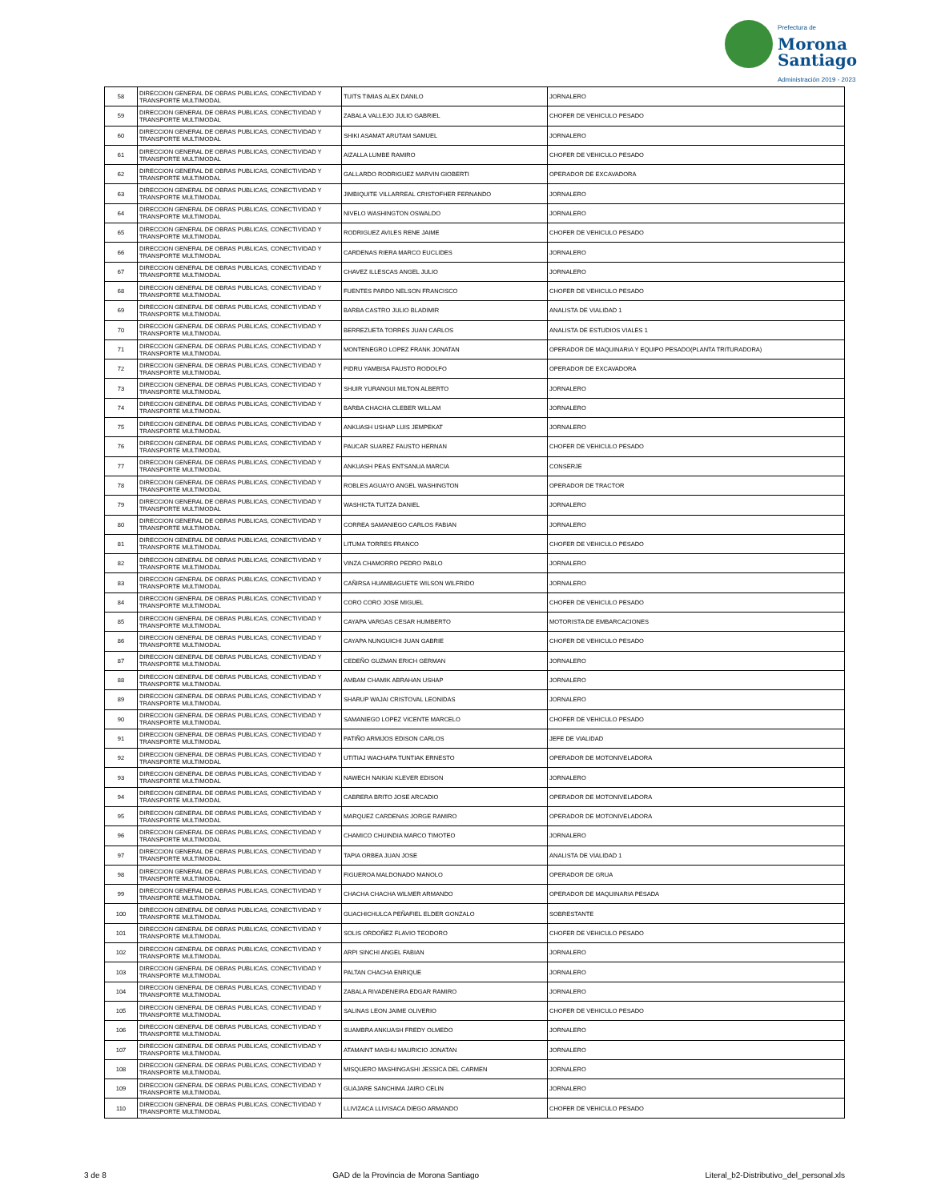Prefectura de
Morona
Santiago
Administración 2019 - 2023
| 58 | DIRECCION GENERAL DE OBRAS PUBLICAS, CONECTIVIDAD Y TRANSPORTE MULTIMODAL | TUITS TIMIAS ALEX DANILO | JORNALERO |
| 59 | DIRECCION GENERAL DE OBRAS PUBLICAS, CONECTIVIDAD Y TRANSPORTE MULTIMODAL | ZABALA VALLEJO JULIO GABRIEL | CHOFER DE VEHICULO PESADO |
| 60 | DIRECCION GENERAL DE OBRAS PUBLICAS, CONECTIVIDAD Y TRANSPORTE MULTIMODAL | SHIKI ASAMAT ARUTAM SAMUEL | JORNALERO |
| 61 | DIRECCION GENERAL DE OBRAS PUBLICAS, CONECTIVIDAD Y TRANSPORTE MULTIMODAL | AIZALLA LUMBE RAMIRO | CHOFER DE VEHICULO PESADO |
| 62 | DIRECCION GENERAL DE OBRAS PUBLICAS, CONECTIVIDAD Y TRANSPORTE MULTIMODAL | GALLARDO RODRIGUEZ MARVIN GIOBERTI | OPERADOR DE EXCAVADORA |
| 63 | DIRECCION GENERAL DE OBRAS PUBLICAS, CONECTIVIDAD Y TRANSPORTE MULTIMODAL | JIMBIQUITE VILLARREAL CRISTOFHER FERNANDO | JORNALERO |
| 64 | DIRECCION GENERAL DE OBRAS PUBLICAS, CONECTIVIDAD Y TRANSPORTE MULTIMODAL | NIVELO WASHINGTON OSWALDO | JORNALERO |
| 65 | DIRECCION GENERAL DE OBRAS PUBLICAS, CONECTIVIDAD Y TRANSPORTE MULTIMODAL | RODRIGUEZ AVILES RENE JAIME | CHOFER DE VEHICULO PESADO |
| 66 | DIRECCION GENERAL DE OBRAS PUBLICAS, CONECTIVIDAD Y TRANSPORTE MULTIMODAL | CARDENAS RIERA MARCO EUCLIDES | JORNALERO |
| 67 | DIRECCION GENERAL DE OBRAS PUBLICAS, CONECTIVIDAD Y TRANSPORTE MULTIMODAL | CHAVEZ ILLESCAS ANGEL JULIO | JORNALERO |
| 68 | DIRECCION GENERAL DE OBRAS PUBLICAS, CONECTIVIDAD Y TRANSPORTE MULTIMODAL | FUENTES PARDO NELSON FRANCISCO | CHOFER DE VEHICULO PESADO |
| 69 | DIRECCION GENERAL DE OBRAS PUBLICAS, CONECTIVIDAD Y TRANSPORTE MULTIMODAL | BARBA CASTRO JULIO BLADIMIR | ANALISTA DE VIALIDAD 1 |
| 70 | DIRECCION GENERAL DE OBRAS PUBLICAS, CONECTIVIDAD Y TRANSPORTE MULTIMODAL | BERREZUETA TORRES JUAN CARLOS | ANALISTA DE ESTUDIOS VIALES 1 |
| 71 | DIRECCION GENERAL DE OBRAS PUBLICAS, CONECTIVIDAD Y TRANSPORTE MULTIMODAL | MONTENEGRO LOPEZ FRANK JONATAN | OPERADOR DE MAQUINARIA Y EQUIPO PESADO(PLANTA TRITURADORA) |
| 72 | DIRECCION GENERAL DE OBRAS PUBLICAS, CONECTIVIDAD Y TRANSPORTE MULTIMODAL | PIDRU YAMBISA FAUSTO RODOLFO | OPERADOR DE EXCAVADORA |
| 73 | DIRECCION GENERAL DE OBRAS PUBLICAS, CONECTIVIDAD Y TRANSPORTE MULTIMODAL | SHUIR YURANGUI MILTON ALBERTO | JORNALERO |
| 74 | DIRECCION GENERAL DE OBRAS PUBLICAS, CONECTIVIDAD Y TRANSPORTE MULTIMODAL | BARBA CHACHA CLEBER WILLAM | JORNALERO |
| 75 | DIRECCION GENERAL DE OBRAS PUBLICAS, CONECTIVIDAD Y TRANSPORTE MULTIMODAL | ANKUASH USHAP LUIS JEMPEKAT | JORNALERO |
| 76 | DIRECCION GENERAL DE OBRAS PUBLICAS, CONECTIVIDAD Y TRANSPORTE MULTIMODAL | PAUCAR SUAREZ FAUSTO HERNAN | CHOFER DE VEHICULO PESADO |
| 77 | DIRECCION GENERAL DE OBRAS PUBLICAS, CONECTIVIDAD Y TRANSPORTE MULTIMODAL | ANKUASH PEAS ENTSANUA MARCIA | CONSERJE |
| 78 | DIRECCION GENERAL DE OBRAS PUBLICAS, CONECTIVIDAD Y TRANSPORTE MULTIMODAL | ROBLES AGUAYO ANGEL WASHINGTON | OPERADOR DE TRACTOR |
| 79 | DIRECCION GENERAL DE OBRAS PUBLICAS, CONECTIVIDAD Y TRANSPORTE MULTIMODAL | WASHICTA TUITZA DANIEL | JORNALERO |
| 80 | DIRECCION GENERAL DE OBRAS PUBLICAS, CONECTIVIDAD Y TRANSPORTE MULTIMODAL | CORREA SAMANIEGO CARLOS FABIAN | JORNALERO |
| 81 | DIRECCION GENERAL DE OBRAS PUBLICAS, CONECTIVIDAD Y TRANSPORTE MULTIMODAL | LITUMA TORRES FRANCO | CHOFER DE VEHICULO PESADO |
| 82 | DIRECCION GENERAL DE OBRAS PUBLICAS, CONECTIVIDAD Y TRANSPORTE MULTIMODAL | VINZA CHAMORRO PEDRO PABLO | JORNALERO |
| 83 | DIRECCION GENERAL DE OBRAS PUBLICAS, CONECTIVIDAD Y TRANSPORTE MULTIMODAL | CAÑIRSA HUAMBAGUETE WILSON WILFRIDO | JORNALERO |
| 84 | DIRECCION GENERAL DE OBRAS PUBLICAS, CONECTIVIDAD Y TRANSPORTE MULTIMODAL | CORO CORO JOSE MIGUEL | CHOFER DE VEHICULO PESADO |
| 85 | DIRECCION GENERAL DE OBRAS PUBLICAS, CONECTIVIDAD Y TRANSPORTE MULTIMODAL | CAYAPA VARGAS CESAR HUMBERTO | MOTORISTA DE EMBARCACIONES |
| 86 | DIRECCION GENERAL DE OBRAS PUBLICAS, CONECTIVIDAD Y TRANSPORTE MULTIMODAL | CAYAPA NUNGUICHI JUAN GABRIE | CHOFER DE VEHICULO PESADO |
| 87 | DIRECCION GENERAL DE OBRAS PUBLICAS, CONECTIVIDAD Y TRANSPORTE MULTIMODAL | CEDEÑO GUZMAN ERICH GERMAN | JORNALERO |
| 88 | DIRECCION GENERAL DE OBRAS PUBLICAS, CONECTIVIDAD Y TRANSPORTE MULTIMODAL | AMBAM CHAMIK ABRAHAN USHAP | JORNALERO |
| 89 | DIRECCION GENERAL DE OBRAS PUBLICAS, CONECTIVIDAD Y TRANSPORTE MULTIMODAL | SHARUP WAJAI CRISTOVAL LEONIDAS | JORNALERO |
| 90 | DIRECCION GENERAL DE OBRAS PUBLICAS, CONECTIVIDAD Y TRANSPORTE MULTIMODAL | SAMANIEGO LOPEZ VICENTE MARCELO | CHOFER DE VEHICULO PESADO |
| 91 | DIRECCION GENERAL DE OBRAS PUBLICAS, CONECTIVIDAD Y TRANSPORTE MULTIMODAL | PATIÑO ARMIJOS EDISON CARLOS | JEFE DE VIALIDAD |
| 92 | DIRECCION GENERAL DE OBRAS PUBLICAS, CONECTIVIDAD Y TRANSPORTE MULTIMODAL | UTITIAJ WACHAPA TUNTIAK ERNESTO | OPERADOR DE MOTONIVELADORA |
| 93 | DIRECCION GENERAL DE OBRAS PUBLICAS, CONECTIVIDAD Y TRANSPORTE MULTIMODAL | NAWECH NAIKIAI KLEVER EDISON | JORNALERO |
| 94 | DIRECCION GENERAL DE OBRAS PUBLICAS, CONECTIVIDAD Y TRANSPORTE MULTIMODAL | CABRERA BRITO JOSE ARCADIO | OPERADOR DE MOTONIVELADORA |
| 95 | DIRECCION GENERAL DE OBRAS PUBLICAS, CONECTIVIDAD Y TRANSPORTE MULTIMODAL | MARQUEZ CARDENAS JORGE RAMIRO | OPERADOR DE MOTONIVELADORA |
| 96 | DIRECCION GENERAL DE OBRAS PUBLICAS, CONECTIVIDAD Y TRANSPORTE MULTIMODAL | CHAMICO CHUINDIA MARCO TIMOTEO | JORNALERO |
| 97 | DIRECCION GENERAL DE OBRAS PUBLICAS, CONECTIVIDAD Y TRANSPORTE MULTIMODAL | TAPIA ORBEA JUAN JOSE | ANALISTA DE VIALIDAD 1 |
| 98 | DIRECCION GENERAL DE OBRAS PUBLICAS, CONECTIVIDAD Y TRANSPORTE MULTIMODAL | FIGUEROA MALDONADO MANOLO | OPERADOR DE GRUA |
| 99 | DIRECCION GENERAL DE OBRAS PUBLICAS, CONECTIVIDAD Y TRANSPORTE MULTIMODAL | CHACHA CHACHA WILMER ARMANDO | OPERADOR DE MAQUINARIA PESADA |
| 100 | DIRECCION GENERAL DE OBRAS PUBLICAS, CONECTIVIDAD Y TRANSPORTE MULTIMODAL | GUACHICHULCA PEÑAFIEL ELDER GONZALO | SOBRESTANTE |
| 101 | DIRECCION GENERAL DE OBRAS PUBLICAS, CONECTIVIDAD Y TRANSPORTE MULTIMODAL | SOLIS ORDOÑEZ FLAVIO TEODORO | CHOFER DE VEHICULO PESADO |
| 102 | DIRECCION GENERAL DE OBRAS PUBLICAS, CONECTIVIDAD Y TRANSPORTE MULTIMODAL | ARPI SINCHI ANGEL FABIAN | JORNALERO |
| 103 | DIRECCION GENERAL DE OBRAS PUBLICAS, CONECTIVIDAD Y TRANSPORTE MULTIMODAL | PALTAN CHACHA ENRIQUE | JORNALERO |
| 104 | DIRECCION GENERAL DE OBRAS PUBLICAS, CONECTIVIDAD Y TRANSPORTE MULTIMODAL | ZABALA RIVADENEIRA EDGAR RAMIRO | JORNALERO |
| 105 | DIRECCION GENERAL DE OBRAS PUBLICAS, CONECTIVIDAD Y TRANSPORTE MULTIMODAL | SALINAS LEON JAIME OLIVERIO | CHOFER DE VEHICULO PESADO |
| 106 | DIRECCION GENERAL DE OBRAS PUBLICAS, CONECTIVIDAD Y TRANSPORTE MULTIMODAL | SUAMBRA ANKUASH FREDY OLMEDO | JORNALERO |
| 107 | DIRECCION GENERAL DE OBRAS PUBLICAS, CONECTIVIDAD Y TRANSPORTE MULTIMODAL | ATAMAINT MASHU MAURICIO JONATAN | JORNALERO |
| 108 | DIRECCION GENERAL DE OBRAS PUBLICAS, CONECTIVIDAD Y TRANSPORTE MULTIMODAL | MISQUERO MASHINGASHI JESSICA DEL CARMEN | JORNALERO |
| 109 | DIRECCION GENERAL DE OBRAS PUBLICAS, CONECTIVIDAD Y TRANSPORTE MULTIMODAL | GUAJARE SANCHIMA JAIRO CELIN | JORNALERO |
| 110 | DIRECCION GENERAL DE OBRAS PUBLICAS, CONECTIVIDAD Y TRANSPORTE MULTIMODAL | LLIVIZACA LLIVISACA DIEGO ARMANDO | CHOFER DE VEHICULO PESADO |
3 de 8 GAD de la Provincia de Morona Santiago Literal_b2-Distributivo_del_personal.xls